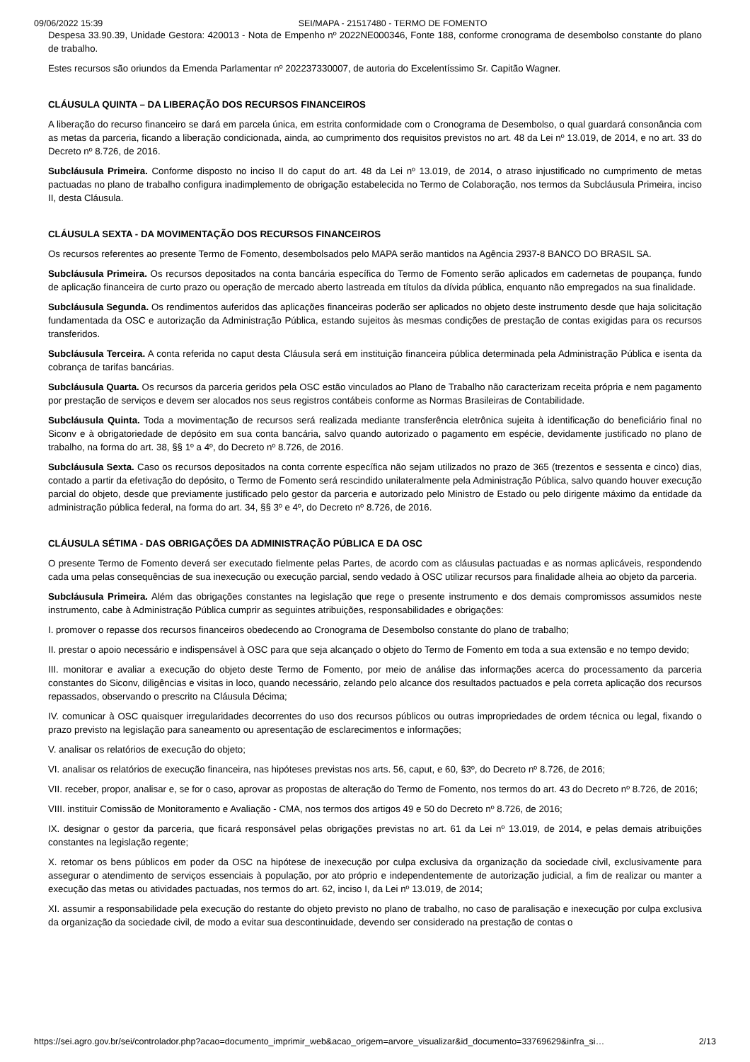09/06/2022 15:39 SEI/MAPA - 21517480 - TERMO DE FOMENTO
Despesa 33.90.39, Unidade Gestora: 420013 - Nota de Empenho nº 2022NE000346, Fonte 188, conforme cronograma de desembolso constante do plano de trabalho.
Estes recursos são oriundos da Emenda Parlamentar nº 202237330007, de autoria do Excelentíssimo Sr. Capitão Wagner.
CLÁUSULA QUINTA – DA LIBERAÇÃO DOS RECURSOS FINANCEIROS
A liberação do recurso financeiro se dará em parcela única, em estrita conformidade com o Cronograma de Desembolso, o qual guardará consonância com as metas da parceria, ficando a liberação condicionada, ainda, ao cumprimento dos requisitos previstos no art. 48 da Lei nº 13.019, de 2014, e no art. 33 do Decreto nº 8.726, de 2016.
Subcláusula Primeira. Conforme disposto no inciso II do caput do art. 48 da Lei nº 13.019, de 2014, o atraso injustificado no cumprimento de metas pactuadas no plano de trabalho configura inadimplemento de obrigação estabelecida no Termo de Colaboração, nos termos da Subcláusula Primeira, inciso II, desta Cláusula.
CLÁUSULA SEXTA - DA MOVIMENTAÇÃO DOS RECURSOS FINANCEIROS
Os recursos referentes ao presente Termo de Fomento, desembolsados pelo MAPA serão mantidos na Agência 2937-8 BANCO DO BRASIL SA.
Subcláusula Primeira. Os recursos depositados na conta bancária específica do Termo de Fomento serão aplicados em cadernetas de poupança, fundo de aplicação financeira de curto prazo ou operação de mercado aberto lastreada em títulos da dívida pública, enquanto não empregados na sua finalidade.
Subcláusula Segunda. Os rendimentos auferidos das aplicações financeiras poderão ser aplicados no objeto deste instrumento desde que haja solicitação fundamentada da OSC e autorização da Administração Pública, estando sujeitos às mesmas condições de prestação de contas exigidas para os recursos transferidos.
Subcláusula Terceira. A conta referida no caput desta Cláusula será em instituição financeira pública determinada pela Administração Pública e isenta da cobrança de tarifas bancárias.
Subcláusula Quarta. Os recursos da parceria geridos pela OSC estão vinculados ao Plano de Trabalho não caracterizam receita própria e nem pagamento por prestação de serviços e devem ser alocados nos seus registros contábeis conforme as Normas Brasileiras de Contabilidade.
Subcláusula Quinta. Toda a movimentação de recursos será realizada mediante transferência eletrônica sujeita à identificação do beneficiário final no Siconv e à obrigatoriedade de depósito em sua conta bancária, salvo quando autorizado o pagamento em espécie, devidamente justificado no plano de trabalho, na forma do art. 38, §§ 1º a 4º, do Decreto nº 8.726, de 2016.
Subcláusula Sexta. Caso os recursos depositados na conta corrente específica não sejam utilizados no prazo de 365 (trezentos e sessenta e cinco) dias, contado a partir da efetivação do depósito, o Termo de Fomento será rescindido unilateralmente pela Administração Pública, salvo quando houver execução parcial do objeto, desde que previamente justificado pelo gestor da parceria e autorizado pelo Ministro de Estado ou pelo dirigente máximo da entidade da administração pública federal, na forma do art. 34, §§ 3º e 4º, do Decreto nº 8.726, de 2016.
CLÁUSULA SÉTIMA - DAS OBRIGAÇÕES DA ADMINISTRAÇÃO PÚBLICA E DA OSC
O presente Termo de Fomento deverá ser executado fielmente pelas Partes, de acordo com as cláusulas pactuadas e as normas aplicáveis, respondendo cada uma pelas consequências de sua inexecução ou execução parcial, sendo vedado à OSC utilizar recursos para finalidade alheia ao objeto da parceria.
Subcláusula Primeira. Além das obrigações constantes na legislação que rege o presente instrumento e dos demais compromissos assumidos neste instrumento, cabe à Administração Pública cumprir as seguintes atribuições, responsabilidades e obrigações:
I. promover o repasse dos recursos financeiros obedecendo ao Cronograma de Desembolso constante do plano de trabalho;
II. prestar o apoio necessário e indispensável à OSC para que seja alcançado o objeto do Termo de Fomento em toda a sua extensão e no tempo devido;
III. monitorar e avaliar a execução do objeto deste Termo de Fomento, por meio de análise das informações acerca do processamento da parceria constantes do Siconv, diligências e visitas in loco, quando necessário, zelando pelo alcance dos resultados pactuados e pela correta aplicação dos recursos repassados, observando o prescrito na Cláusula Décima;
IV. comunicar à OSC quaisquer irregularidades decorrentes do uso dos recursos públicos ou outras impropriedades de ordem técnica ou legal, fixando o prazo previsto na legislação para saneamento ou apresentação de esclarecimentos e informações;
V. analisar os relatórios de execução do objeto;
VI. analisar os relatórios de execução financeira, nas hipóteses previstas nos arts. 56, caput, e 60, §3º, do Decreto nº 8.726, de 2016;
VII. receber, propor, analisar e, se for o caso, aprovar as propostas de alteração do Termo de Fomento, nos termos do art. 43 do Decreto nº 8.726, de 2016;
VIII. instituir Comissão de Monitoramento e Avaliação - CMA, nos termos dos artigos 49 e 50 do Decreto nº 8.726, de 2016;
IX. designar o gestor da parceria, que ficará responsável pelas obrigações previstas no art. 61 da Lei nº 13.019, de 2014, e pelas demais atribuições constantes na legislação regente;
X. retomar os bens públicos em poder da OSC na hipótese de inexecução por culpa exclusiva da organização da sociedade civil, exclusivamente para assegurar o atendimento de serviços essenciais à população, por ato próprio e independentemente de autorização judicial, a fim de realizar ou manter a execução das metas ou atividades pactuadas, nos termos do art. 62, inciso I, da Lei nº 13.019, de 2014;
XI. assumir a responsabilidade pela execução do restante do objeto previsto no plano de trabalho, no caso de paralisação e inexecução por culpa exclusiva da organização da sociedade civil, de modo a evitar sua descontinuidade, devendo ser considerado na prestação de contas o
https://sei.agro.gov.br/sei/controlador.php?acao=documento_imprimir_web&acao_origem=arvore_visualizar&id_documento=33769629&infra_si… 2/13